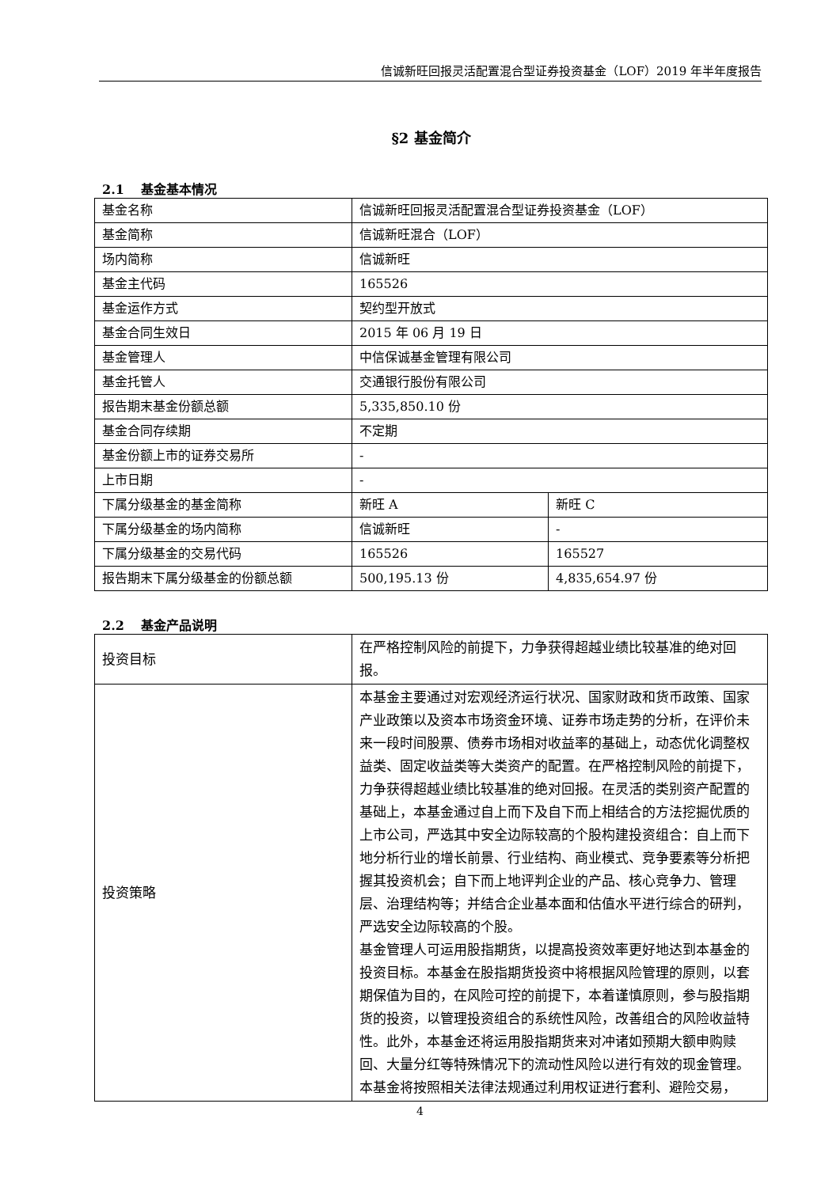信诚新旺回报灵活配置混合型证券投资基金（LOF）2019 年半年度报告
§2 基金简介
2.1　 基金基本情况
| 基金名称 | 信诚新旺回报灵活配置混合型证券投资基金（LOF） | |
| 基金简称 | 信诚新旺混合（LOF） | |
| 场内简称 | 信诚新旺 | |
| 基金主代码 | 165526 | |
| 基金运作方式 | 契约型开放式 | |
| 基金合同生效日 | 2015 年 06 月 19 日 | |
| 基金管理人 | 中信保诚基金管理有限公司 | |
| 基金托管人 | 交通银行股份有限公司 | |
| 报告期末基金份额总额 | 5,335,850.10 份 | |
| 基金合同存续期 | 不定期 | |
| 基金份额上市的证券交易所 | - | |
| 上市日期 | - | |
| 下属分级基金的基金简称 | 新旺 A | 新旺 C |
| 下属分级基金的场内简称 | 信诚新旺 | - |
| 下属分级基金的交易代码 | 165526 | 165527 |
| 报告期末下属分级基金的份额总额 | 500,195.13 份 | 4,835,654.97 份 |
2.2　 基金产品说明
| 投资目标 | 在严格控制风险的前提下，力争获得超越业绩比较基准的绝对回报。 |
| 投资策略 | 本基金主要通过对宏观经济运行状况、国家财政和货币政策、国家产业政策以及资本市场资金环境、证券市场走势的分析，在评价未来一段时间股票、债券市场相对收益率的基础上，动态优化调整权益类、固定收益类等大类资产的配置。在严格控制风险的前提下，力争获得超越业绩比较基准的绝对回报。在灵活的类别资产配置的基础上，本基金通过自上而下及自下而上相结合的方法挖掘优质的上市公司，严选其中安全边际较高的个股构建投资组合：自上而下地分析行业的增长前景、行业结构、商业模式、竞争要素等分析把握其投资机会；自下而上地评判企业的产品、核心竞争力、管理层、治理结构等；并结合企业基本面和估值水平进行综合的研判，严选安全边际较高的个股。 基金管理人可运用股指期货，以提高投资效率更好地达到本基金的投资目标。本基金在股指期货投资中将根据风险管理的原则，以套期保值为目的，在风险可控的前提下，本着谨慎原则，参与股指期货的投资，以管理投资组合的系统性风险，改善组合的风险收益特性。此外，本基金还将运用股指期货来对冲诸如预期大额申购赎回、大量分红等特殊情况下的流动性风险以进行有效的现金管理。 本基金将按照相关法律法规通过利用权证进行套利、避险交易， |
4